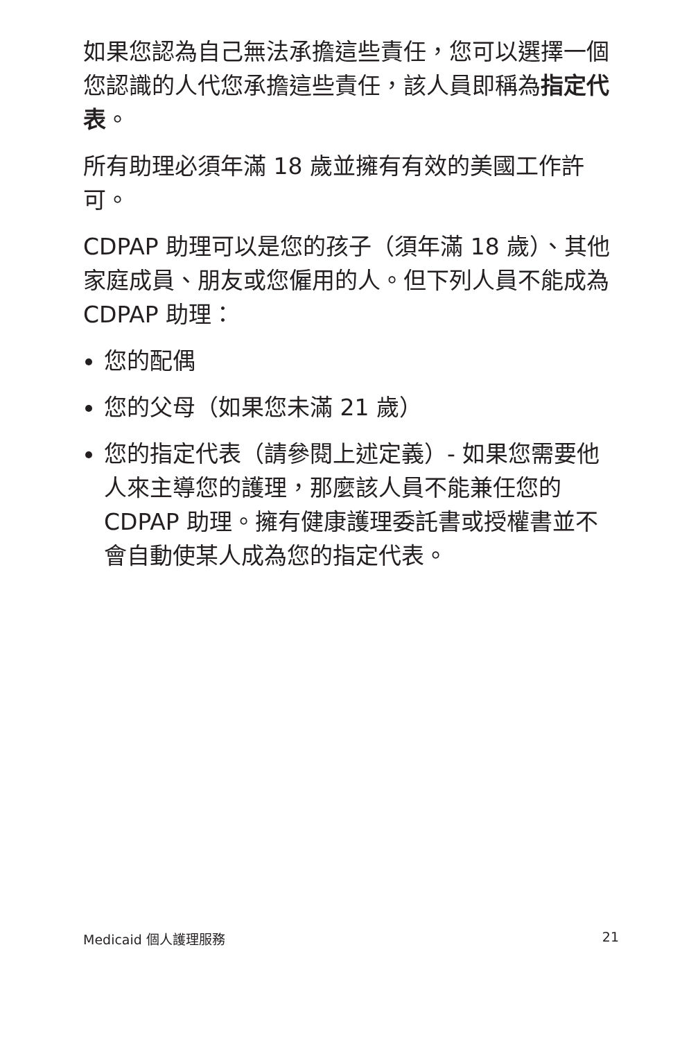如果您認為自己無法承擔這些責任，您可以選擇一個您認識的人代您承擔這些責任，該人員即稱為指定代表。
所有助理必須年滿 18 歲並擁有有效的美國工作許可。
CDPAP 助理可以是您的孩子（須年滿 18 歲）、其他家庭成員、朋友或您僱用的人。但下列人員不能成為 CDPAP 助理：
您的配偶
您的父母（如果您未滿 21 歲）
您的指定代表（請參閱上述定義）- 如果您需要他人來主導您的護理，那麼該人員不能兼任您的 CDPAP 助理。擁有健康護理委託書或授權書並不會自動使某人成為您的指定代表。
Medicaid 個人護理服務 21